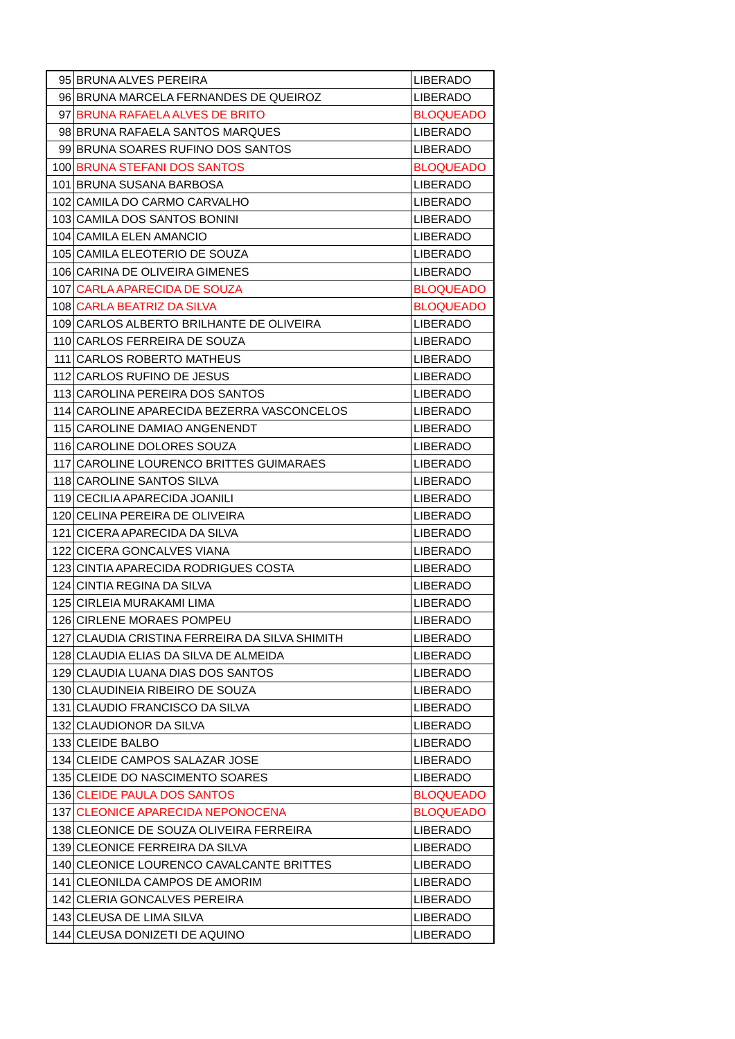| 95 | BRUNA ALVES PEREIRA | LIBERADO |
| 96 | BRUNA MARCELA FERNANDES DE QUEIROZ | LIBERADO |
| 97 | BRUNA RAFAELA ALVES DE BRITO | BLOQUEADO |
| 98 | BRUNA RAFAELA SANTOS MARQUES | LIBERADO |
| 99 | BRUNA SOARES RUFINO DOS SANTOS | LIBERADO |
| 100 | BRUNA STEFANI DOS SANTOS | BLOQUEADO |
| 101 | BRUNA SUSANA BARBOSA | LIBERADO |
| 102 | CAMILA DO CARMO CARVALHO | LIBERADO |
| 103 | CAMILA DOS SANTOS BONINI | LIBERADO |
| 104 | CAMILA ELEN AMANCIO | LIBERADO |
| 105 | CAMILA ELEOTERIO DE SOUZA | LIBERADO |
| 106 | CARINA DE OLIVEIRA GIMENES | LIBERADO |
| 107 | CARLA APARECIDA DE SOUZA | BLOQUEADO |
| 108 | CARLA BEATRIZ DA SILVA | BLOQUEADO |
| 109 | CARLOS ALBERTO BRILHANTE DE OLIVEIRA | LIBERADO |
| 110 | CARLOS FERREIRA DE SOUZA | LIBERADO |
| 111 | CARLOS ROBERTO MATHEUS | LIBERADO |
| 112 | CARLOS RUFINO DE JESUS | LIBERADO |
| 113 | CAROLINA PEREIRA DOS SANTOS | LIBERADO |
| 114 | CAROLINE APARECIDA BEZERRA VASCONCELOS | LIBERADO |
| 115 | CAROLINE DAMIAO ANGENENDT | LIBERADO |
| 116 | CAROLINE DOLORES SOUZA | LIBERADO |
| 117 | CAROLINE LOURENCO BRITTES GUIMARAES | LIBERADO |
| 118 | CAROLINE SANTOS SILVA | LIBERADO |
| 119 | CECILIA APARECIDA JOANILI | LIBERADO |
| 120 | CELINA PEREIRA DE OLIVEIRA | LIBERADO |
| 121 | CICERA APARECIDA DA SILVA | LIBERADO |
| 122 | CICERA GONCALVES VIANA | LIBERADO |
| 123 | CINTIA APARECIDA RODRIGUES COSTA | LIBERADO |
| 124 | CINTIA REGINA DA SILVA | LIBERADO |
| 125 | CIRLEIA MURAKAMI LIMA | LIBERADO |
| 126 | CIRLENE MORAES POMPEU | LIBERADO |
| 127 | CLAUDIA CRISTINA FERREIRA DA SILVA SHIMITH | LIBERADO |
| 128 | CLAUDIA ELIAS DA SILVA DE ALMEIDA | LIBERADO |
| 129 | CLAUDIA LUANA DIAS DOS SANTOS | LIBERADO |
| 130 | CLAUDINEIA RIBEIRO DE SOUZA | LIBERADO |
| 131 | CLAUDIO FRANCISCO DA SILVA | LIBERADO |
| 132 | CLAUDIONOR DA SILVA | LIBERADO |
| 133 | CLEIDE BALBO | LIBERADO |
| 134 | CLEIDE CAMPOS SALAZAR JOSE | LIBERADO |
| 135 | CLEIDE DO NASCIMENTO SOARES | LIBERADO |
| 136 | CLEIDE PAULA DOS SANTOS | BLOQUEADO |
| 137 | CLEONICE APARECIDA NEPONOCENA | BLOQUEADO |
| 138 | CLEONICE DE SOUZA OLIVEIRA FERREIRA | LIBERADO |
| 139 | CLEONICE FERREIRA DA SILVA | LIBERADO |
| 140 | CLEONICE LOURENCO CAVALCANTE BRITTES | LIBERADO |
| 141 | CLEONILDA CAMPOS DE AMORIM | LIBERADO |
| 142 | CLERIA GONCALVES PEREIRA | LIBERADO |
| 143 | CLEUSA DE LIMA SILVA | LIBERADO |
| 144 | CLEUSA DONIZETI DE AQUINO | LIBERADO |